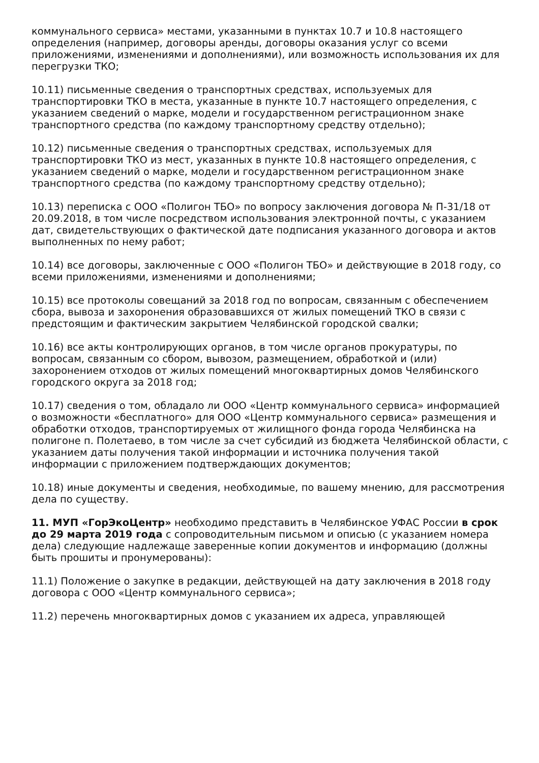коммунального сервиса» местами, указанными в пунктах 10.7 и 10.8 настоящего определения (например, договоры аренды, договоры оказания услуг со всеми приложениями, изменениями и дополнениями), или возможность использования их для перегрузки ТКО;
10.11) письменные сведения о транспортных средствах, используемых для транспортировки ТКО в места, указанные в пункте 10.7 настоящего определения, с указанием сведений о марке, модели и государственном регистрационном знаке транспортного средства (по каждому транспортному средству отдельно);
10.12) письменные сведения о транспортных средствах, используемых для транспортировки ТКО из мест, указанных в пункте 10.8 настоящего определения, с указанием сведений о марке, модели и государственном регистрационном знаке транспортного средства (по каждому транспортному средству отдельно);
10.13) переписка с ООО «Полигон ТБО» по вопросу заключения договора № П-31/18 от 20.09.2018, в том числе посредством использования электронной почты, с указанием дат, свидетельствующих о фактической дате подписания указанного договора и актов выполненных по нему работ;
10.14) все договоры, заключенные с ООО «Полигон ТБО» и действующие в 2018 году, со всеми приложениями, изменениями и дополнениями;
10.15) все протоколы совещаний за 2018 год по вопросам, связанным с обеспечением сбора, вывоза и захоронения образовавшихся от жилых помещений ТКО в связи с предстоящим и фактическим закрытием Челябинской городской свалки;
10.16) все акты контролирующих органов, в том числе органов прокуратуры, по вопросам, связанным со сбором, вывозом, размещением, обработкой и (или) захоронением отходов от жилых помещений многоквартирных домов Челябинского городского округа за 2018 год;
10.17) сведения о том, обладало ли ООО «Центр коммунального сервиса» информацией о возможности «бесплатного» для ООО «Центр коммунального сервиса» размещения и обработки отходов, транспортируемых от жилищного фонда города Челябинска на полигоне п. Полетаево, в том числе за счет субсидий из бюджета Челябинской области, с указанием даты получения такой информации и источника получения такой информации с приложением подтверждающих документов;
10.18) иные документы и сведения, необходимые, по вашему мнению, для рассмотрения дела по существу.
11. МУП «ГорЭкоЦентр» необходимо представить в Челябинское УФАС России в срок до 29 марта 2019 года с сопроводительным письмом и описью (с указанием номера дела) следующие надлежаще заверенные копии документов и информацию (должны быть прошиты и пронумерованы):
11.1) Положение о закупке в редакции, действующей на дату заключения в 2018 году договора с ООО «Центр коммунального сервиса»;
11.2) перечень многоквартирных домов с указанием их адреса, управляющей